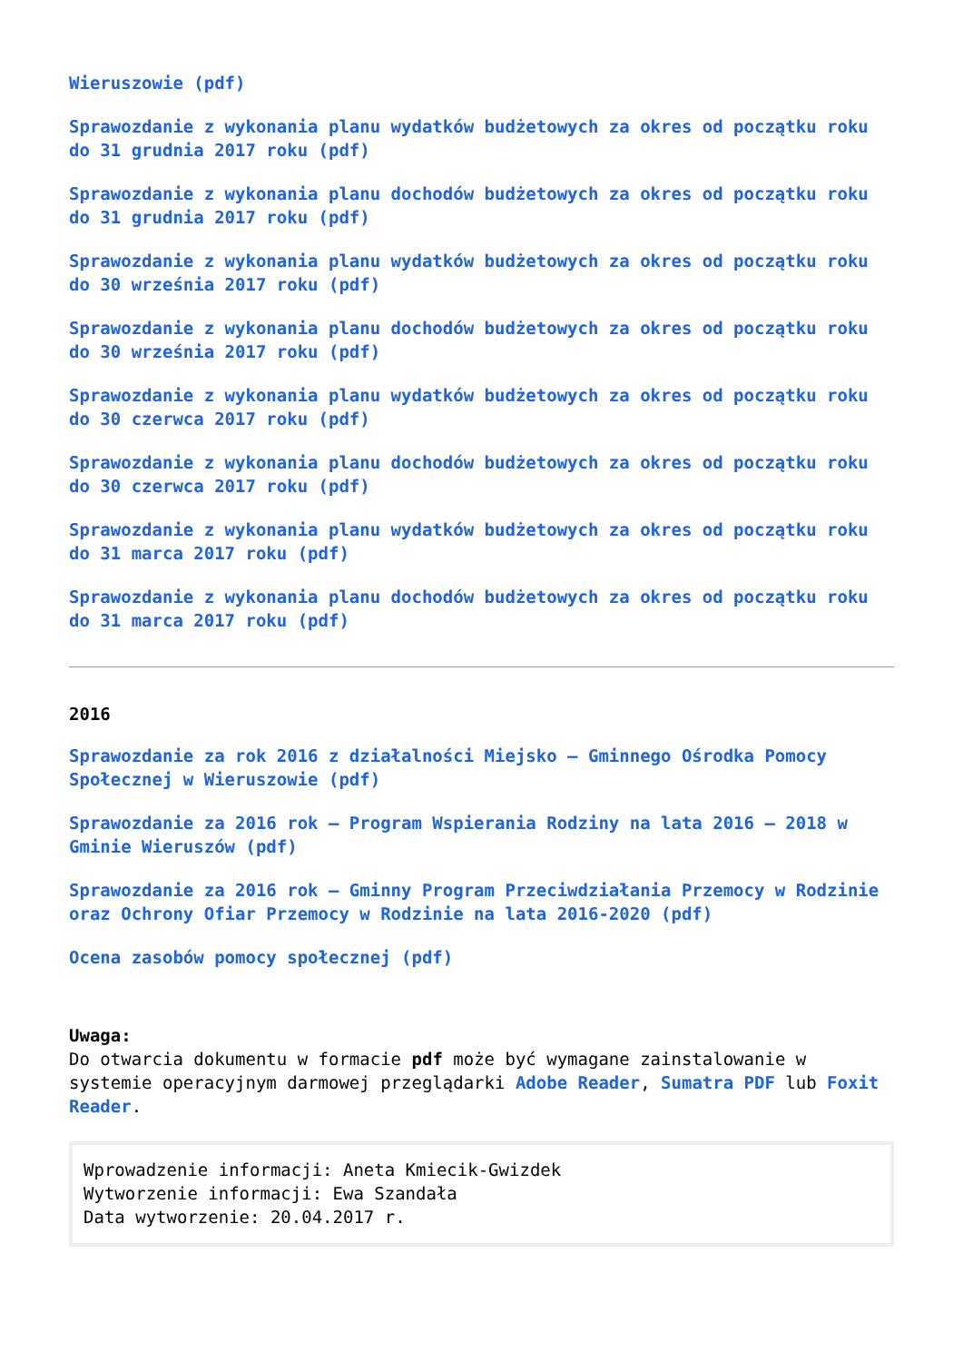Wieruszowie (pdf)
Sprawozdanie z wykonania planu wydatków budżetowych za okres od początku roku do 31 grudnia 2017 roku (pdf)
Sprawozdanie z wykonania planu dochodów budżetowych za okres od początku roku do 31 grudnia 2017 roku (pdf)
Sprawozdanie z wykonania planu wydatków budżetowych za okres od początku roku do 30 września 2017 roku (pdf)
Sprawozdanie z wykonania planu dochodów budżetowych za okres od początku roku do 30 września 2017 roku (pdf)
Sprawozdanie z wykonania planu wydatków budżetowych za okres od początku roku do 30 czerwca 2017 roku (pdf)
Sprawozdanie z wykonania planu dochodów budżetowych za okres od początku roku do 30 czerwca 2017 roku (pdf)
Sprawozdanie z wykonania planu wydatków budżetowych za okres od początku roku do 31 marca 2017 roku (pdf)
Sprawozdanie z wykonania planu dochodów budżetowych za okres od początku roku do 31 marca 2017 roku (pdf)
2016
Sprawozdanie za rok 2016 z działalności Miejsko – Gminnego Ośrodka Pomocy Społecznej w Wieruszowie (pdf)
Sprawozdanie za 2016 rok – Program Wspierania Rodziny na lata 2016 – 2018 w Gminie Wieruszów (pdf)
Sprawozdanie za 2016 rok – Gminny Program Przeciwdziałania Przemocy w Rodzinie oraz Ochrony Ofiar Przemocy w Rodzinie na lata 2016-2020 (pdf)
Ocena zasobów pomocy społecznej (pdf)
Uwaga:
Do otwarcia dokumentu w formacie pdf może być wymagane zainstalowanie w systemie operacyjnym darmowej przeglądarki Adobe Reader, Sumatra PDF lub Foxit Reader.
Wprowadzenie informacji: Aneta Kmiecik-Gwizdek
Wytworzenie informacji: Ewa Szandała
Data wytworzenie: 20.04.2017 r.